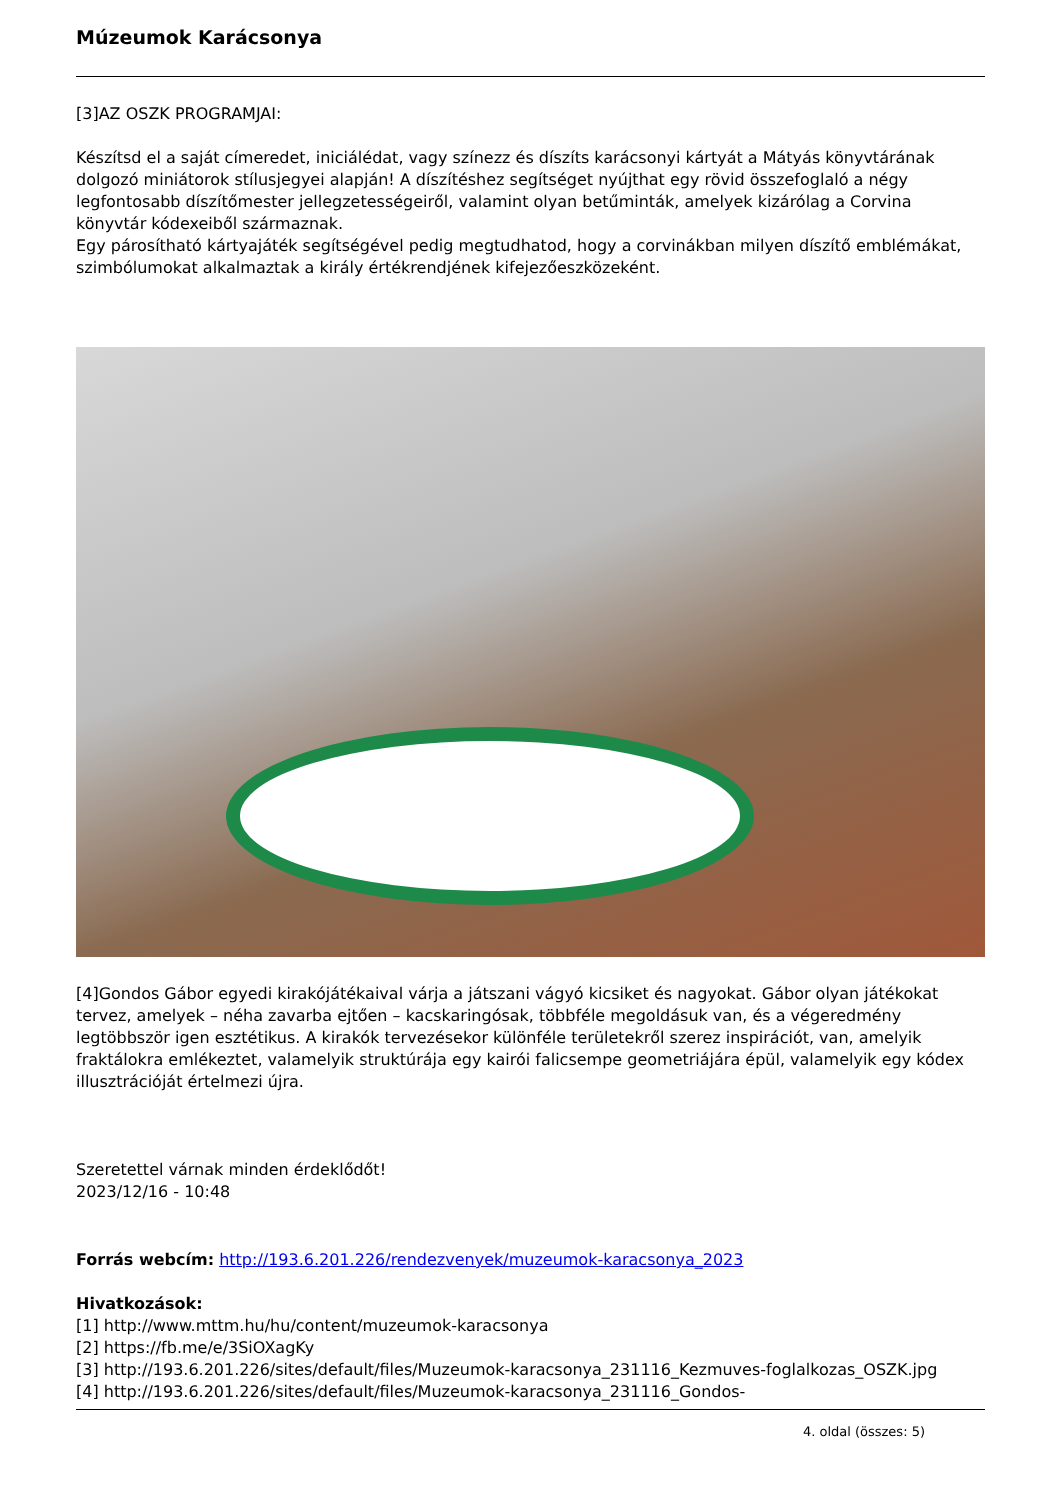Múzeumok Karácsonya
[3]AZ OSZK PROGRAMJAI:
Készítsd el a saját címeredet, iniciálédat, vagy színezz és díszíts karácsonyi kártyát a Mátyás könyvtárának dolgozó miniátorok stílusjegyei alapján! A díszítéshez segítséget nyújthat egy rövid összefoglaló a négy legfontosabb díszítőmester jellegzetességeiről, valamint olyan betűminták, amelyek kizárólag a Corvina könyvtár kódexeiből származnak.
Egy párosítható kártyajáték segítségével pedig megtudhatod, hogy a corvinákban milyen díszítő emblémákat, szimbólumokat alkalmaztak a király értékrendjének kifejezőeszközeként.
[4]Gondos Gábor egyedi kirakójátékaival várja a játszani vágyó kicsiket és nagyokat. Gábor olyan játékokat tervez, amelyek – néha zavarba ejtően – kacskaringósak, többféle megoldásuk van, és a végeredmény legtöbbször igen esztétikus. A kirakók tervezésekor különféle területekről szerez inspirációt, van, amelyik fraktálokra emlékeztet, valamelyik struktúrája egy kairói falicsempe geometriájára épül, valamelyik egy kódex illusztrációját értelmezi újra.
Szeretettel várnak minden érdeklődőt!
2023/12/16 - 10:48
Forrás webcím: http://193.6.201.226/rendezvenyek/muzeumok-karacsonya_2023
Hivatkozások:
[1] http://www.mttm.hu/hu/content/muzeumok-karacsonya
[2] https://fb.me/e/3SiOXagKy
[3] http://193.6.201.226/sites/default/files/Muzeumok-karacsonya_231116_Kezmuves-foglalkozas_OSZK.jpg
[4] http://193.6.201.226/sites/default/files/Muzeumok-karacsonya_231116_Gondos-
4. oldal (összes: 5)